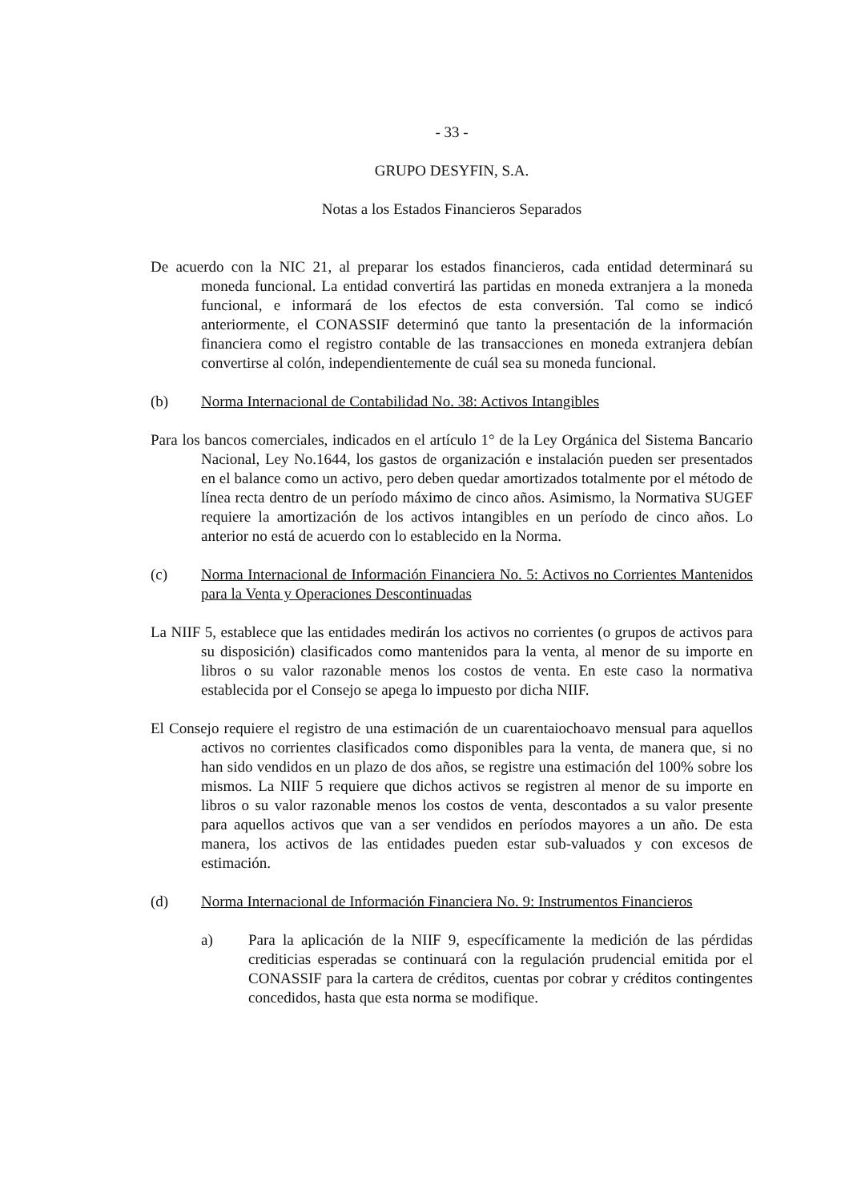- 33 -
GRUPO DESYFIN, S.A.
Notas a los Estados Financieros Separados
De acuerdo con la NIC 21, al preparar los estados financieros, cada entidad determinará su moneda funcional. La entidad convertirá las partidas en moneda extranjera a la moneda funcional, e informará de los efectos de esta conversión. Tal como se indicó anteriormente, el CONASSIF determinó que tanto la presentación de la información financiera como el registro contable de las transacciones en moneda extranjera debían convertirse al colón, independientemente de cuál sea su moneda funcional.
(b) Norma Internacional de Contabilidad No. 38: Activos Intangibles
Para los bancos comerciales, indicados en el artículo 1° de la Ley Orgánica del Sistema Bancario Nacional, Ley No.1644, los gastos de organización e instalación pueden ser presentados en el balance como un activo, pero deben quedar amortizados totalmente por el método de línea recta dentro de un período máximo de cinco años. Asimismo, la Normativa SUGEF requiere la amortización de los activos intangibles en un período de cinco años. Lo anterior no está de acuerdo con lo establecido en la Norma.
(c) Norma Internacional de Información Financiera No. 5: Activos no Corrientes Mantenidos para la Venta y Operaciones Descontinuadas
La NIIF 5, establece que las entidades medirán los activos no corrientes (o grupos de activos para su disposición) clasificados como mantenidos para la venta, al menor de su importe en libros o su valor razonable menos los costos de venta. En este caso la normativa establecida por el Consejo se apega lo impuesto por dicha NIIF.
El Consejo requiere el registro de una estimación de un cuarentaiochoavo mensual para aquellos activos no corrientes clasificados como disponibles para la venta, de manera que, si no han sido vendidos en un plazo de dos años, se registre una estimación del 100% sobre los mismos. La NIIF 5 requiere que dichos activos se registren al menor de su importe en libros o su valor razonable menos los costos de venta, descontados a su valor presente para aquellos activos que van a ser vendidos en períodos mayores a un año. De esta manera, los activos de las entidades pueden estar sub-valuados y con excesos de estimación.
(d) Norma Internacional de Información Financiera No. 9: Instrumentos Financieros
a) Para la aplicación de la NIIF 9, específicamente la medición de las pérdidas crediticias esperadas se continuará con la regulación prudencial emitida por el CONASSIF para la cartera de créditos, cuentas por cobrar y créditos contingentes concedidos, hasta que esta norma se modifique.